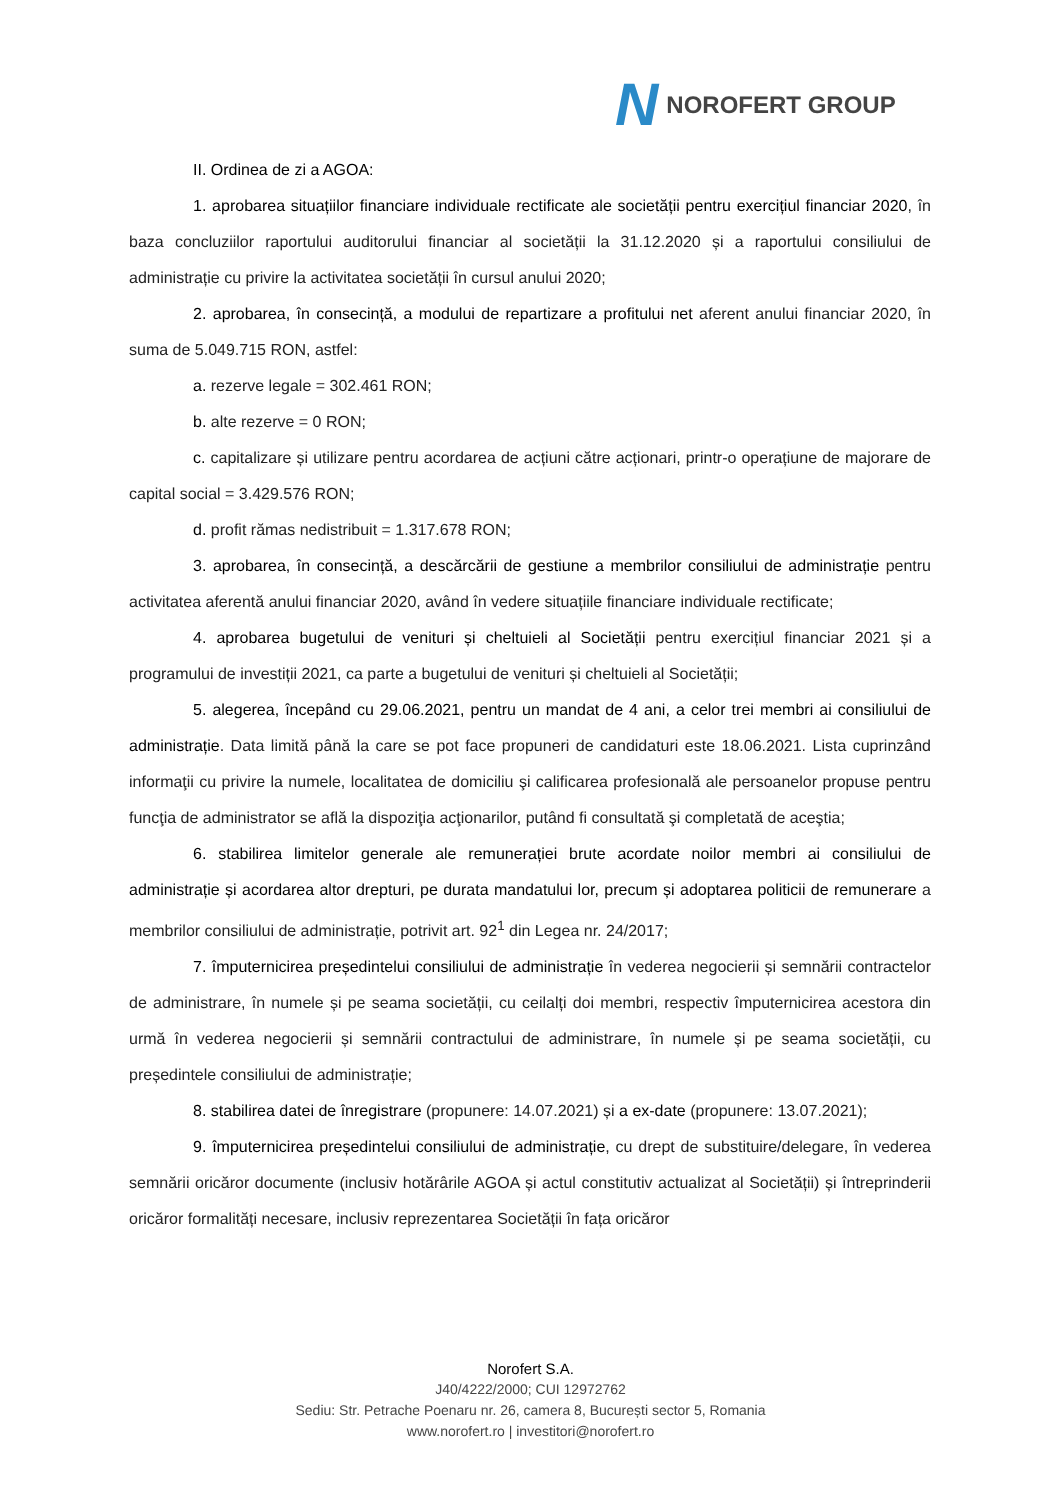N NOROFERT GROUP
II. Ordinea de zi a AGOA:
1. aprobarea situațiilor financiare individuale rectificate ale societății pentru exercițiul financiar 2020, în baza concluziilor raportului auditorului financiar al societății la 31.12.2020 și a raportului consiliului de administrație cu privire la activitatea societății în cursul anului 2020;
2. aprobarea, în consecință, a modului de repartizare a profitului net aferent anului financiar 2020, în suma de 5.049.715 RON, astfel:
a. rezerve legale = 302.461 RON;
b. alte rezerve = 0 RON;
c. capitalizare și utilizare pentru acordarea de acțiuni către acționari, printr-o operațiune de majorare de capital social = 3.429.576 RON;
d. profit rămas nedistribuit = 1.317.678 RON;
3. aprobarea, în consecință, a descărcării de gestiune a membrilor consiliului de administrație pentru activitatea aferentă anului financiar 2020, având în vedere situațiile financiare individuale rectificate;
4. aprobarea bugetului de venituri și cheltuieli al Societății pentru exercițiul financiar 2021 și a programului de investiții 2021, ca parte a bugetului de venituri și cheltuieli al Societății;
5. alegerea, începând cu 29.06.2021, pentru un mandat de 4 ani, a celor trei membri ai consiliului de administrație. Data limită până la care se pot face propuneri de candidaturi este 18.06.2021. Lista cuprinzând informaţii cu privire la numele, localitatea de domiciliu şi calificarea profesională ale persoanelor propuse pentru funcţia de administrator se află la dispoziţia acţionarilor, putând fi consultată şi completată de aceştia;
6. stabilirea limitelor generale ale remunerației brute acordate noilor membri ai consiliului de administrație și acordarea altor drepturi, pe durata mandatului lor, precum și adoptarea politicii de remunerare a membrilor consiliului de administrație, potrivit art. 92<sup>1</sup> din Legea nr. 24/2017;
7. împuternicirea președintelui consiliului de administrație în vederea negocierii și semnării contractelor de administrare, în numele și pe seama societății, cu ceilalți doi membri, respectiv împuternicirea acestora din urmă în vederea negocierii și semnării contractului de administrare, în numele și pe seama societății, cu președintele consiliului de administrație;
8. stabilirea datei de înregistrare (propunere: 14.07.2021) și a ex-date (propunere: 13.07.2021);
9. împuternicirea președintelui consiliului de administrație, cu drept de substituire/delegare, în vederea semnării oricăror documente (inclusiv hotărârile AGOA și actul constitutiv actualizat al Societății) și întreprinderii oricăror formalități necesare, inclusiv reprezentarea Societății în fața oricăror
Norofert S.A.
J40/4222/2000; CUI 12972762
Sediu: Str. Petrache Poenaru nr. 26, camera 8, București sector 5, Romania
www.norofert.ro | investitori@norofert.ro